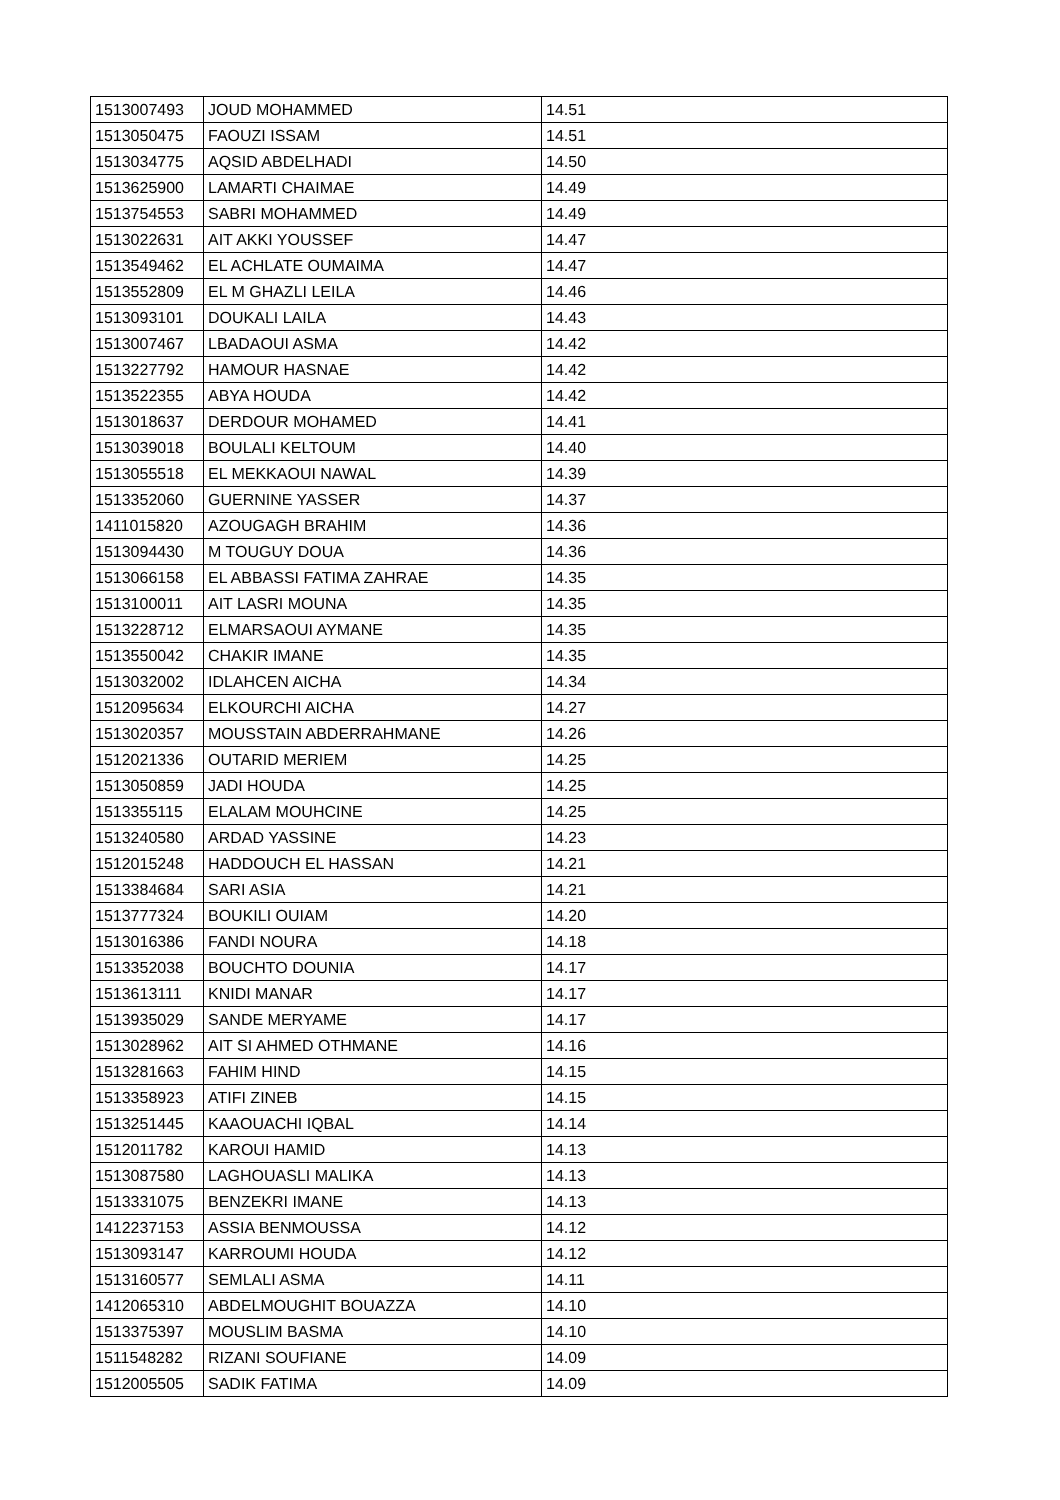| 1513007493 | JOUD MOHAMMED | 14.51 |
| 1513050475 | FAOUZI ISSAM | 14.51 |
| 1513034775 | AQSID ABDELHADI | 14.50 |
| 1513625900 | LAMARTI CHAIMAE | 14.49 |
| 1513754553 | SABRI MOHAMMED | 14.49 |
| 1513022631 | AIT AKKI YOUSSEF | 14.47 |
| 1513549462 | EL ACHLATE OUMAIMA | 14.47 |
| 1513552809 | EL M GHAZLI LEILA | 14.46 |
| 1513093101 | DOUKALI LAILA | 14.43 |
| 1513007467 | LBADAOUI ASMA | 14.42 |
| 1513227792 | HAMOUR HASNAE | 14.42 |
| 1513522355 | ABYA HOUDA | 14.42 |
| 1513018637 | DERDOUR MOHAMED | 14.41 |
| 1513039018 | BOULALI KELTOUM | 14.40 |
| 1513055518 | EL MEKKAOUI NAWAL | 14.39 |
| 1513352060 | GUERNINE YASSER | 14.37 |
| 1411015820 | AZOUGAGH BRAHIM | 14.36 |
| 1513094430 | M TOUGUY DOUA | 14.36 |
| 1513066158 | EL ABBASSI FATIMA ZAHRAE | 14.35 |
| 1513100011 | AIT LASRI MOUNA | 14.35 |
| 1513228712 | ELMARSAOUI AYMANE | 14.35 |
| 1513550042 | CHAKIR IMANE | 14.35 |
| 1513032002 | IDLAHCEN AICHA | 14.34 |
| 1512095634 | ELKOURCHI AICHA | 14.27 |
| 1513020357 | MOUSSTAIN ABDERRAHMANE | 14.26 |
| 1512021336 | OUTARID MERIEM | 14.25 |
| 1513050859 | JADI HOUDA | 14.25 |
| 1513355115 | ELALAM MOUHCINE | 14.25 |
| 1513240580 | ARDAD YASSINE | 14.23 |
| 1512015248 | HADDOUCH EL HASSAN | 14.21 |
| 1513384684 | SARI ASIA | 14.21 |
| 1513777324 | BOUKILI OUIAM | 14.20 |
| 1513016386 | FANDI NOURA | 14.18 |
| 1513352038 | BOUCHTO DOUNIA | 14.17 |
| 1513613111 | KNIDI MANAR | 14.17 |
| 1513935029 | SANDE MERYAME | 14.17 |
| 1513028962 | AIT SI AHMED OTHMANE | 14.16 |
| 1513281663 | FAHIM HIND | 14.15 |
| 1513358923 | ATIFI ZINEB | 14.15 |
| 1513251445 | KAAOUACHI IQBAL | 14.14 |
| 1512011782 | KAROUI HAMID | 14.13 |
| 1513087580 | LAGHOUASLI MALIKA | 14.13 |
| 1513331075 | BENZEKRI IMANE | 14.13 |
| 1412237153 | ASSIA BENMOUSSA | 14.12 |
| 1513093147 | KARROUMI HOUDA | 14.12 |
| 1513160577 | SEMLALI ASMA | 14.11 |
| 1412065310 | ABDELMOUGHIT BOUAZZA | 14.10 |
| 1513375397 | MOUSLIM BASMA | 14.10 |
| 1511548282 | RIZANI SOUFIANE | 14.09 |
| 1512005505 | SADIK FATIMA | 14.09 |